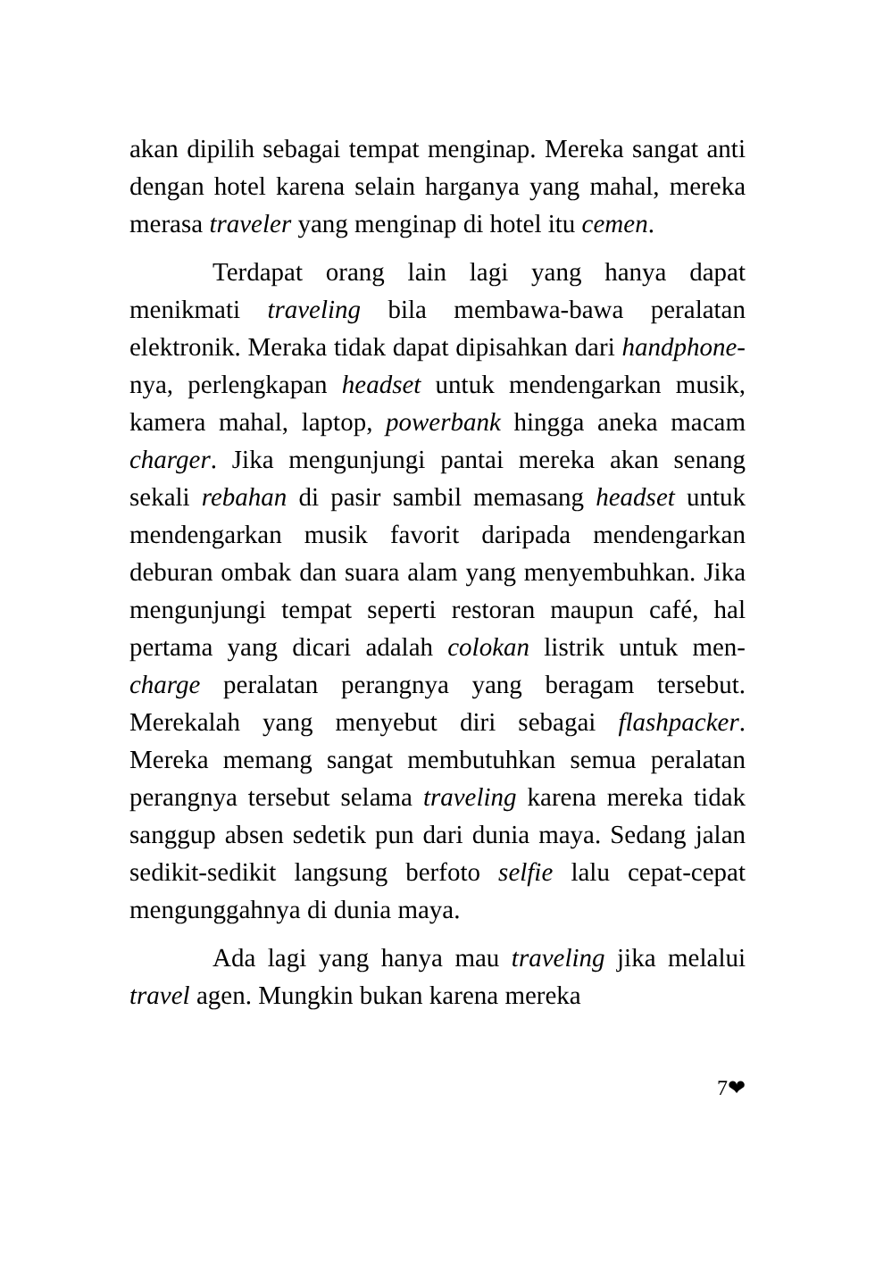akan dipilih sebagai tempat menginap. Mereka sangat anti dengan hotel karena selain harganya yang mahal, mereka merasa traveler yang menginap di hotel itu cemen.
Terdapat orang lain lagi yang hanya dapat menikmati traveling bila membawa-bawa peralatan elektronik. Meraka tidak dapat dipisahkan dari handphone-nya, perlengkapan headset untuk mendengarkan musik, kamera mahal, laptop, powerbank hingga aneka macam charger. Jika mengunjungi pantai mereka akan senang sekali rebahan di pasir sambil memasang headset untuk mendengarkan musik favorit daripada mendengarkan deburan ombak dan suara alam yang menyembuhkan. Jika mengunjungi tempat seperti restoran maupun café, hal pertama yang dicari adalah colokan listrik untuk men-charge peralatan perangnya yang beragam tersebut. Merekalah yang menyebut diri sebagai flashpacker. Mereka memang sangat membutuhkan semua peralatan perangnya tersebut selama traveling karena mereka tidak sanggup absen sedetik pun dari dunia maya. Sedang jalan sedikit-sedikit langsung berfoto selfie lalu cepat-cepat mengunggahnya di dunia maya.
Ada lagi yang hanya mau traveling jika melalui travel agen. Mungkin bukan karena mereka
7❤